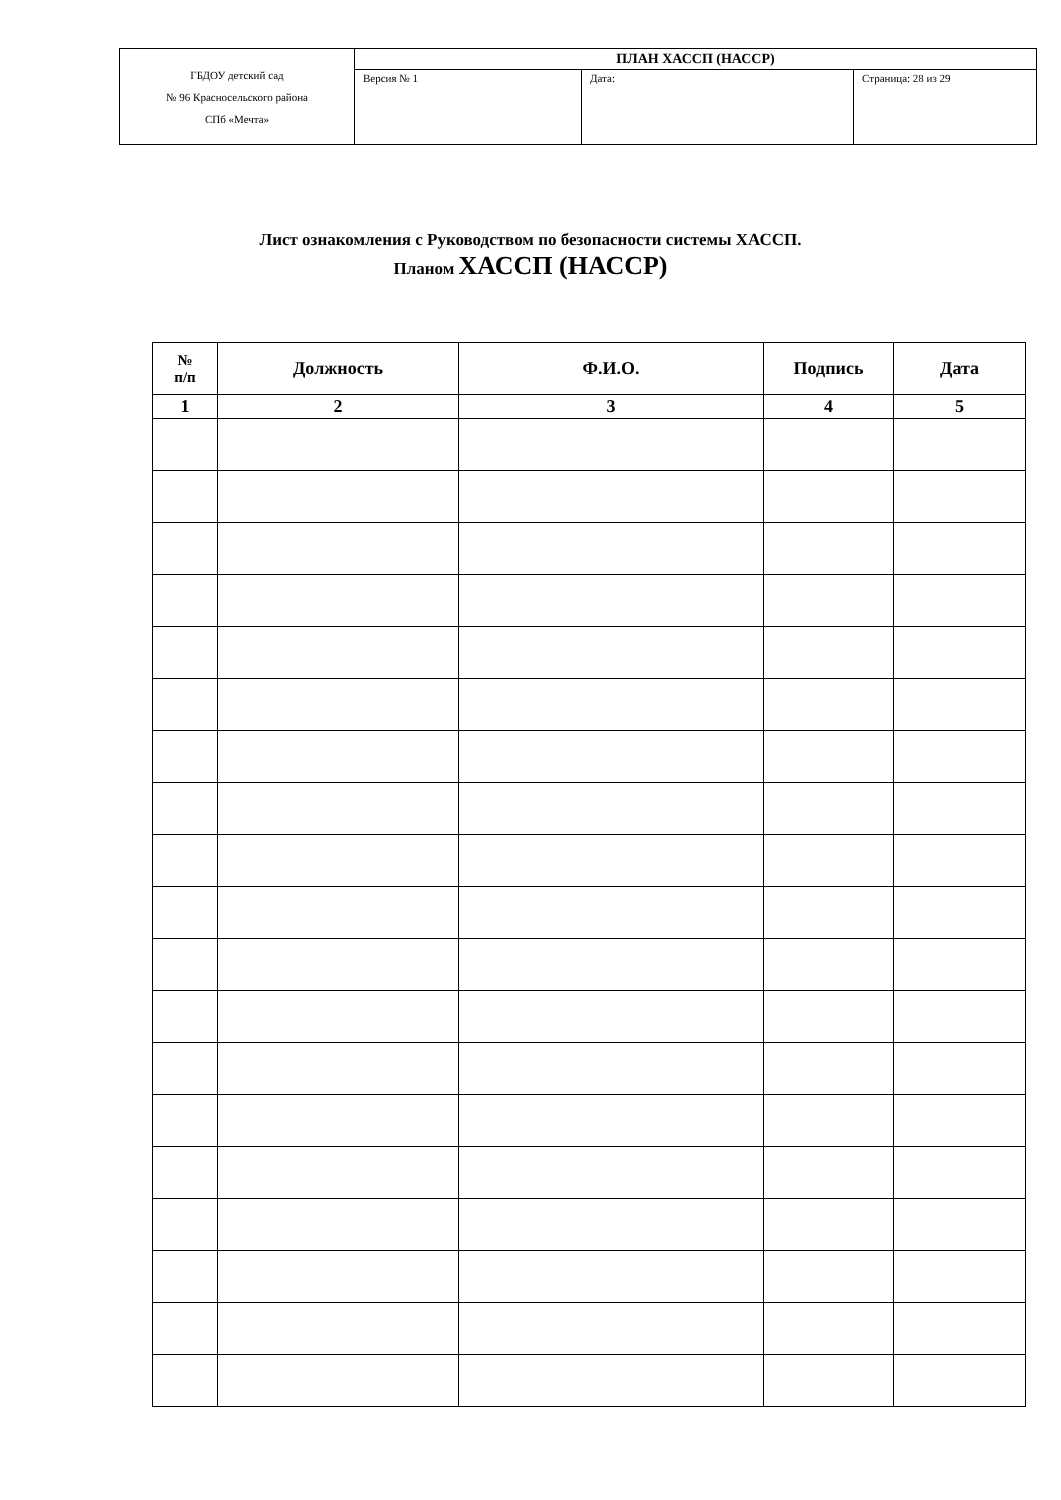| ГБДОУ детский сад № 96 Красносельского района СПб «Мечта» | ПЛАН ХАССП (НАССР) | | |
| | Версия № 1 | Дата: | Страница: 28 из 29 |
Лист ознакомления с Руководством по безопасности системы ХАССП.
Планом ХАССП (НАССР)
| № п/п | Должность | Ф.И.О. | Подпись | Дата |
| --- | --- | --- | --- | --- |
| 1 | 2 | 3 | 4 | 5 |